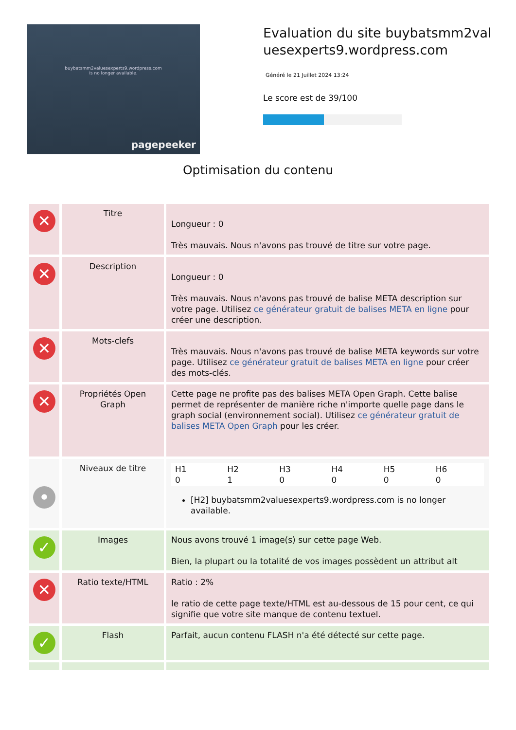buybatsmm2valuesexperts9.wordpress.com
is no longer available.
pagepeeker
Evaluation du site buybatsmm2valuesexperts9.wordpress.com
Généré le 21 Juillet 2024 13:24
Le score est de 39/100
Optimisation du contenu
| ✕ | Titre | Longueur : 0 Très mauvais. Nous n'avons pas trouvé de titre sur votre page. |
| ✕ | Description | Longueur : 0 Très mauvais. Nous n'avons pas trouvé de balise META description sur votre page. Utilisez ce générateur gratuit de balises META en ligne pour créer une description. |
| ✕ | Mots-clefs | Très mauvais. Nous n'avons pas trouvé de balise META keywords sur votre page. Utilisez ce générateur gratuit de balises META en ligne pour créer des mots-clés. |
| ✕ | Propriétés Open Graph | Cette page ne profite pas des balises META Open Graph. Cette balise permet de représenter de manière riche n'importe quelle page dans le graph social (environnement social). Utilisez ce générateur gratuit de balises META Open Graph pour les créer. |
| • | Niveaux de titre | / H1 0 / H2 1 / H3 0 / H4 0 / H5 0 / H6 0 / [H2] buybatsmm2valuesexperts9.wordpress.com is no longer available. |
| ✓ | Images | Nous avons trouvé 1 image(s) sur cette page Web. Bien, la plupart ou la totalité de vos images possèdent un attribut alt |
| ✕ | Ratio texte/HTML | Ratio : 2% le ratio de cette page texte/HTML est au-dessous de 15 pour cent, ce qui signifie que votre site manque de contenu textuel. |
| ✓ | Flash | Parfait, aucun contenu FLASH n'a été détecté sur cette page. |